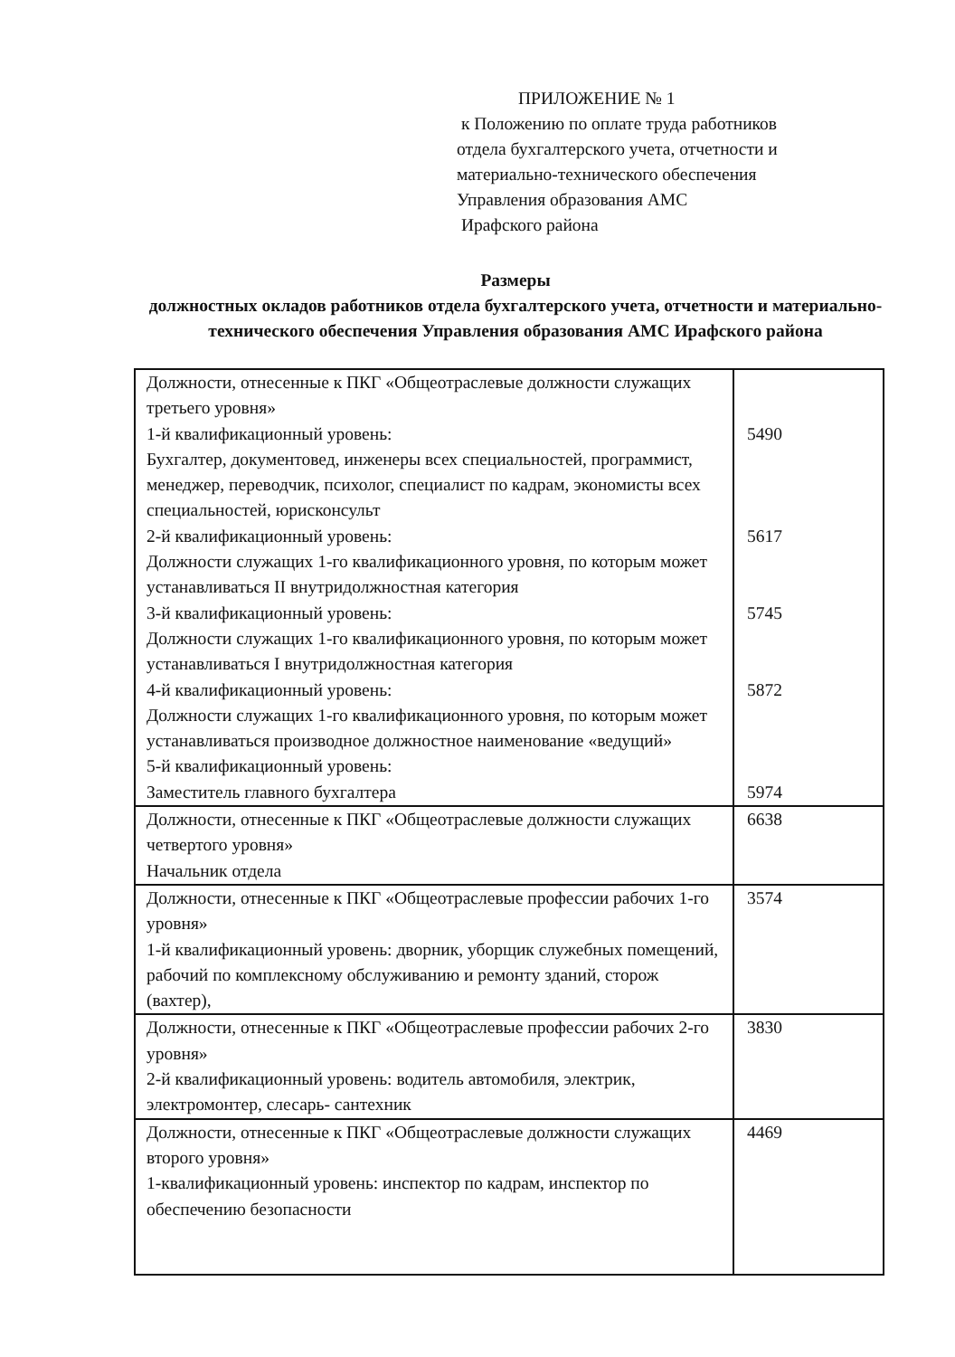ПРИЛОЖЕНИЕ № 1
к Положению по оплате труда работников
отдела бухгалтерского учета, отчетности и
материально-технического обеспечения
Управления образования АМС
Ирафского района
Размеры
должностных окладов работников отдела бухгалтерского учета, отчетности и материально-технического обеспечения Управления образования АМС Ирафского района
| Должности, отнесенные к ПКГ «Общеотраслевые должности служащих третьего уровня» 1-й квалификационный уровень: Бухгалтер, документовед, инженеры всех специальностей, программист, менеджер, переводчик, психолог, специалист по кадрам, экономисты всех специальностей, юрисконсульт 2-й квалификационный уровень: Должности служащих 1-го квалификационного уровня, по которым может устанавливаться II внутридолжностная категория 3-й квалификационный уровень: Должности служащих 1-го квалификационного уровня, по которым может устанавливаться I внутридолжностная категория 4-й квалификационный уровень: Должности служащих 1-го квалификационного уровня, по которым может устанавливаться производное должностное наименование «ведущий» 5-й квалификационный уровень: Заместитель главного бухгалтера | 5490 5617 5745 5872 5974 |
| Должности, отнесенные к ПКГ «Общеотраслевые должности служащих четвертого уровня» Начальник отдела | 6638 |
| Должности, отнесенные к ПКГ «Общеотраслевые профессии рабочих 1-го уровня» 1-й квалификационный уровень: дворник, уборщик служебных помещений, рабочий по комплексному обслуживанию и ремонту зданий, сторож (вахтер), | 3574 |
| Должности, отнесенные к ПКГ «Общеотраслевые профессии рабочих 2-го уровня» 2-й квалификационный уровень: водитель автомобиля, электрик, электромонтер, слесарь- сантехник | 3830 |
| Должности, отнесенные к ПКГ «Общеотраслевые должности служащих второго уровня» 1-квалификационный уровень: инспектор по кадрам, инспектор по обеспечению безопасности | 4469 |